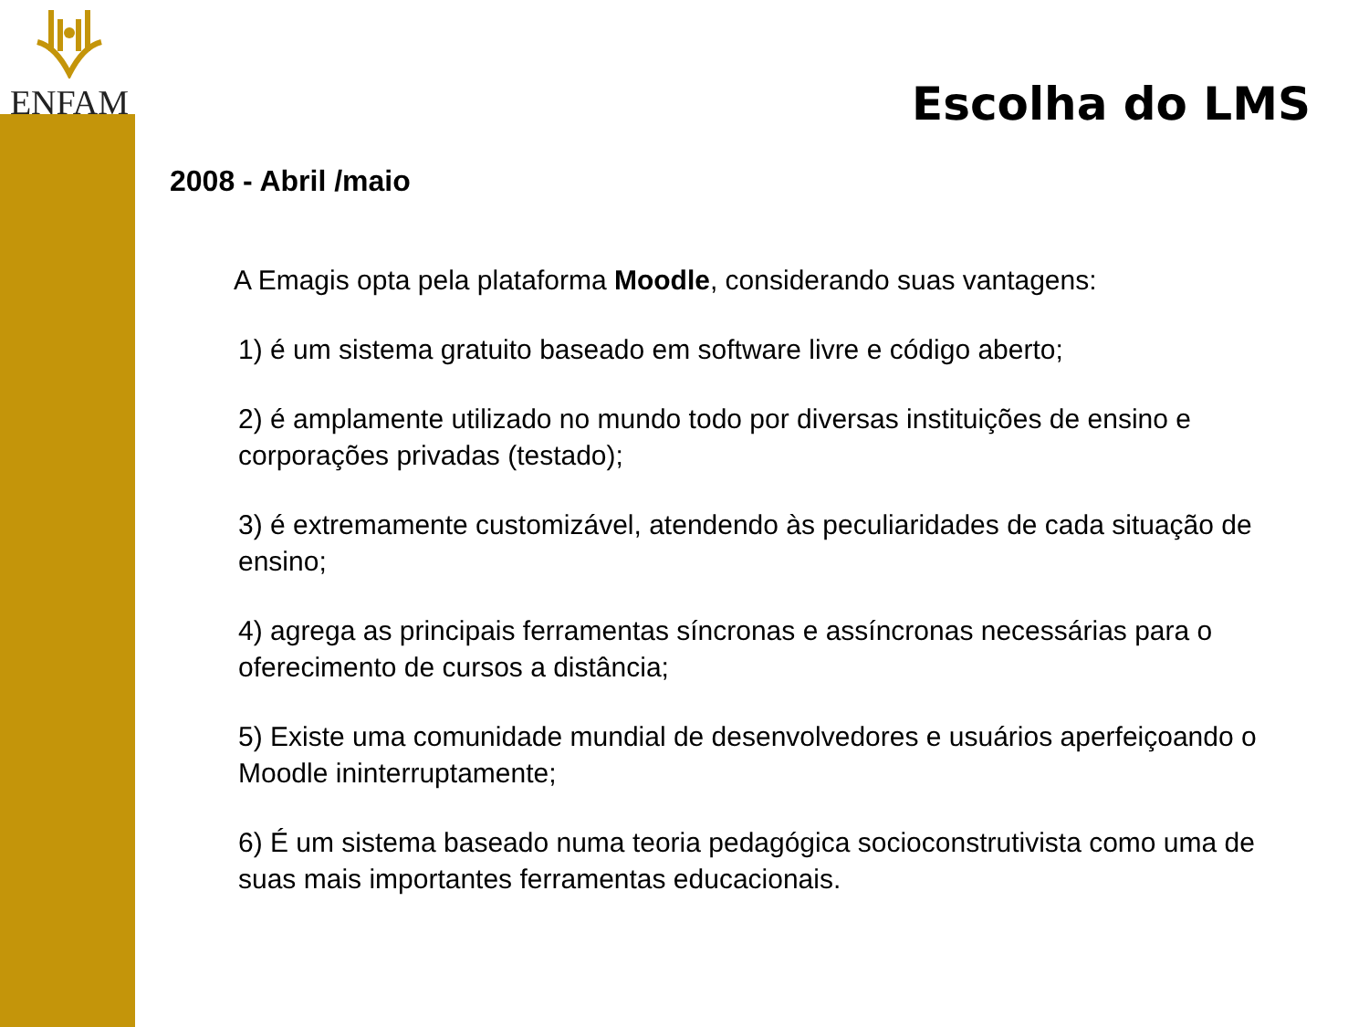ENFAM
Escolha do LMS
2008 - Abril /maio
A Emagis opta pela plataforma Moodle, considerando suas vantagens:
1) é um sistema gratuito baseado em software livre e código aberto;
2) é amplamente utilizado no mundo todo por diversas instituições de ensino e corporações privadas (testado);
3) é extremamente customizável, atendendo às peculiaridades de cada situação de ensino;
4) agrega as principais ferramentas síncronas e assíncronas necessárias para o oferecimento de cursos a distância;
5) Existe uma comunidade mundial de desenvolvedores e usuários aperfeiçoando o Moodle ininterruptamente;
6) É um sistema baseado numa teoria pedagógica socioconstrutivista como uma de suas mais importantes ferramentas educacionais.